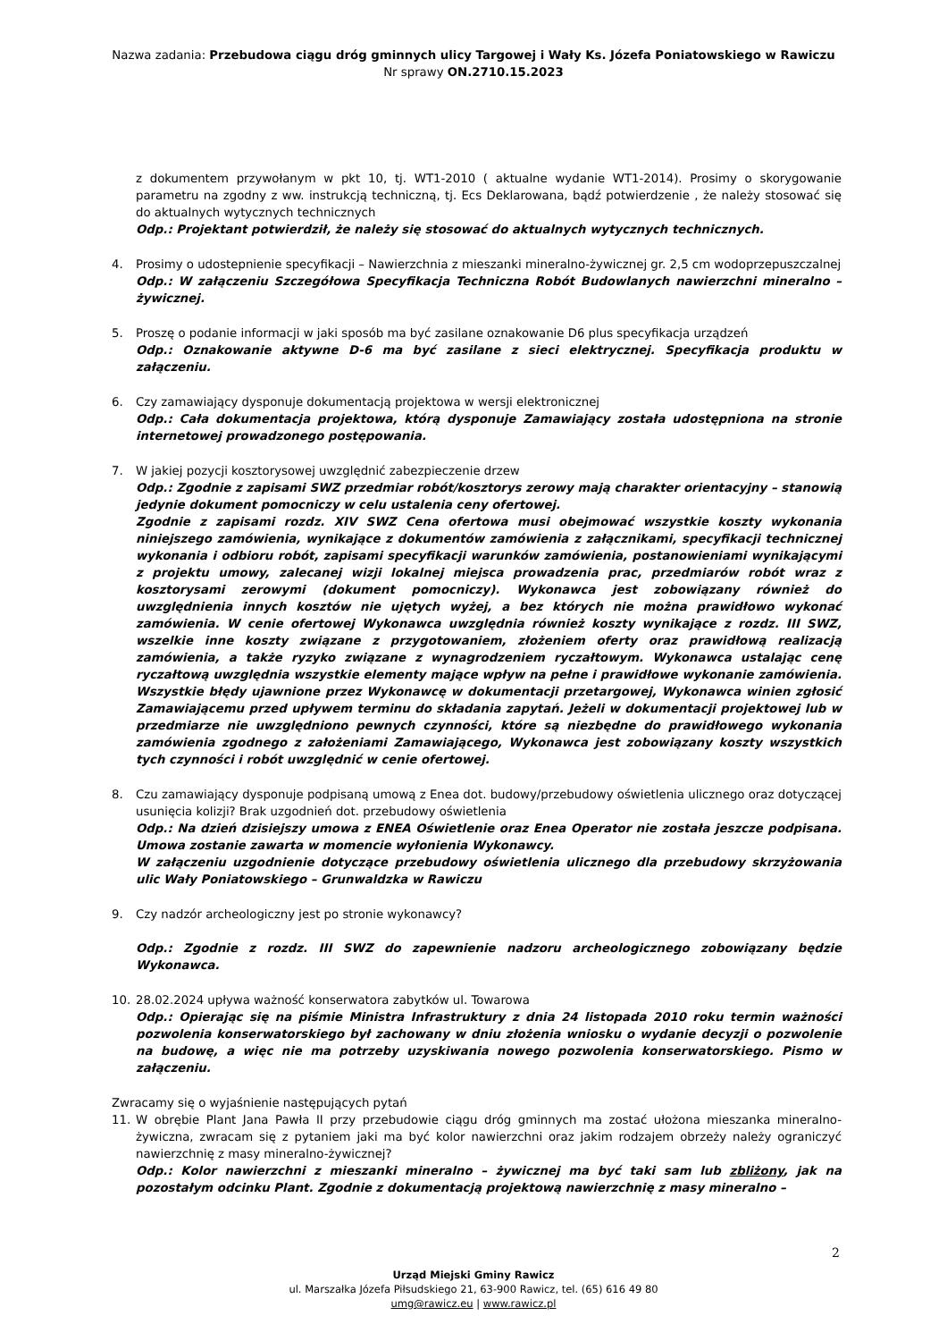Nazwa zadania: Przebudowa ciągu dróg gminnych ulicy Targowej i Wały Ks. Józefa Poniatowskiego w Rawiczu
Nr sprawy ON.2710.15.2023
z dokumentem przywołanym w pkt 10, tj. WT1-2010 ( aktualne wydanie WT1-2014). Prosimy o skorygowanie parametru na zgodny z ww. instrukcją techniczną, tj. Ecs Deklarowana, bądź potwierdzenie , że należy stosować się do aktualnych wytycznych technicznych
Odp.: Projektant potwierdził, że należy się stosować do aktualnych wytycznych technicznych.
4. Prosimy o udostepnienie specyfikacji – Nawierzchnia z mieszanki mineralno-żywicznej gr. 2,5 cm wodoprzepuszczalnej
Odp.: W załączeniu Szczegółowa Specyfikacja Techniczna Robót Budowlanych nawierzchni mineralno – żywicznej.
5. Proszę o podanie informacji w jaki sposób ma być zasilane oznakowanie D6 plus specyfikacja urządzeń
Odp.: Oznakowanie aktywne D-6 ma być zasilane z sieci elektrycznej. Specyfikacja produktu w załączeniu.
6. Czy zamawiający dysponuje dokumentacją projektowa w wersji elektronicznej
Odp.: Cała dokumentacja projektowa, którą dysponuje Zamawiający została udostępniona na stronie internetowej prowadzonego postępowania.
7. W jakiej pozycji kosztorysowej uwzględnić zabezpieczenie drzew
Odp.: Zgodnie z zapisami SWZ przedmiar robót/kosztorys zerowy mają charakter orientacyjny – stanowią jedynie dokument pomocniczy w celu ustalenia ceny ofertowej.
Zgodnie z zapisami rozdz. XIV SWZ Cena ofertowa musi obejmować wszystkie koszty wykonania niniejszego zamówienia, wynikające z dokumentów zamówienia z załącznikami, specyfikacji technicznej wykonania i odbioru robót, zapisami specyfikacji warunków zamówienia, postanowieniami wynikającymi z projektu umowy, zalecanej wizji lokalnej miejsca prowadzenia prac, przedmiarów robót wraz z kosztorysami zerowymi (dokument pomocniczy). Wykonawca jest zobowiązany również do uwzględnienia innych kosztów nie ujętych wyżej, a bez których nie można prawidłowo wykonać zamówienia. W cenie ofertowej Wykonawca uwzględnia również koszty wynikające z rozdz. III SWZ, wszelkie inne koszty związane z przygotowaniem, złożeniem oferty oraz prawidłową realizacją zamówienia, a także ryzyko związane z wynagrodzeniem ryczałtowym. Wykonawca ustalając cenę ryczałtową uwzględnia wszystkie elementy mające wpływ na pełne i prawidłowe wykonanie zamówienia. Wszystkie błędy ujawnione przez Wykonawcę w dokumentacji przetargowej, Wykonawca winien zgłosić Zamawiającemu przed upływem terminu do składania zapytań. Jeżeli w dokumentacji projektowej lub w przedmiarze nie uwzględniono pewnych czynności, które są niezbędne do prawidłowego wykonania zamówienia zgodnego z założeniami Zamawiającego, Wykonawca jest zobowiązany koszty wszystkich tych czynności i robót uwzględnić w cenie ofertowej.
8. Czu zamawiający dysponuje podpisaną umową z Enea dot. budowy/przebudowy oświetlenia ulicznego oraz dotyczącej usunięcia kolizji? Brak uzgodnień dot. przebudowy oświetlenia
Odp.: Na dzień dzisiejszy umowa z ENEA Oświetlenie oraz Enea Operator nie została jeszcze podpisana. Umowa zostanie zawarta w momencie wyłonienia Wykonawcy.
W załączeniu uzgodnienie dotyczące przebudowy oświetlenia ulicznego dla przebudowy skrzyżowania ulic Wały Poniatowskiego – Grunwaldzka w Rawiczu
9. Czy nadzór archeologiczny jest po stronie wykonawcy?
Odp.: Zgodnie z rozdz. III SWZ do zapewnienie nadzoru archeologicznego zobowiązany będzie Wykonawca.
10. 28.02.2024 upływa ważność konserwatora zabytków ul. Towarowa
Odp.: Opierając się na piśmie Ministra Infrastruktury z dnia 24 listopada 2010 roku termin ważności pozwolenia konserwatorskiego był zachowany w dniu złożenia wniosku o wydanie decyzji o pozwolenie na budowę, a więc nie ma potrzeby uzyskiwania nowego pozwolenia konserwatorskiego. Pismo w załączeniu.
Zwracamy się o wyjaśnienie następujących pytań
11. W obrębie Plant Jana Pawła II przy przebudowie ciągu dróg gminnych ma zostać ułożona mieszanka mineralno-żywiczna, zwracam się z pytaniem jaki ma być kolor nawierzchni oraz jakim rodzajem obrzeży należy ograniczyć nawierzchnię z masy mineralno-żywicznej?
Odp.: Kolor nawierzchni z mieszanki mineralno – żywicznej ma być taki sam lub zbliżony, jak na pozostałym odcinku Plant. Zgodnie z dokumentacją projektową nawierzchnię z masy mineralno –
2
Urząd Miejski Gminy Rawicz
ul. Marszałka Józefa Piłsudskiego 21, 63-900 Rawicz, tel. (65) 616 49 80
umg@rawicz.eu | www.rawicz.pl